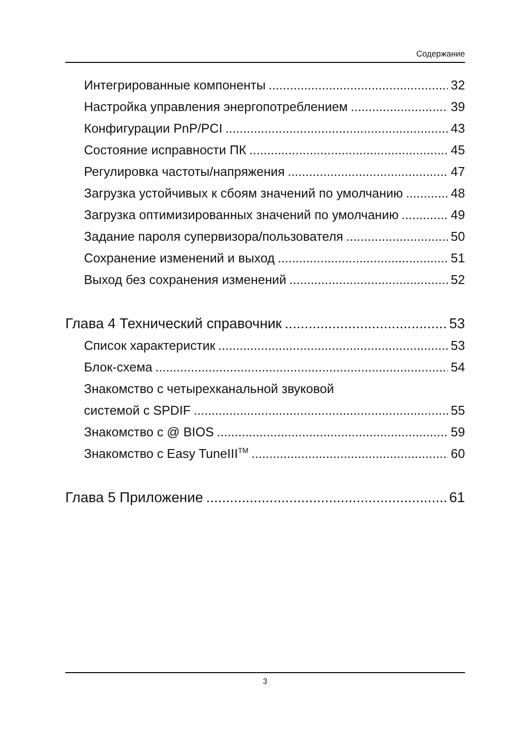Содержание
Интегрированные компоненты 32
Настройка управления энергопотреблением 39
Конфигурации PnP/PCI 43
Состояние исправности ПК 45
Регулировка частоты/напряжения 47
Загрузка устойчивых к сбоям значений по умолчанию 48
Загрузка оптимизированных значений по умолчанию 49
Задание пароля супервизора/пользователя 50
Сохранение изменений и выход 51
Выход без сохранения изменений 52
Глава 4 Технический справочник 53
Список характеристик 53
Блок-схема 54
Знакомство с четырехканальной звуковой
системой с SPDIF 55
Знакомство с @ BIOS 59
Знакомство с Easy TuneIII<sup>TM</sup> 60
Глава 5 Приложение 61
3